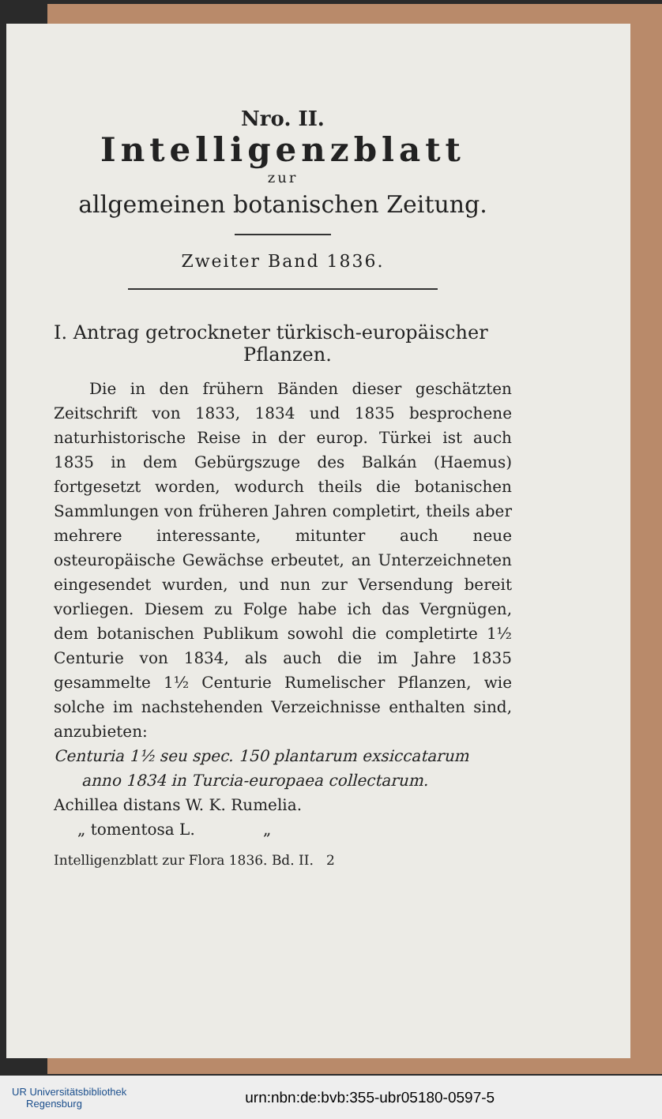Nro. II.
Intelligenzblatt
zur
allgemeinen botanischen Zeitung.
Zweiter Band 1836.
I. Antrag getrockneter türkisch-europäischer
Pflanzen.
Die in den frühern Bänden dieser geschätzten Zeitschrift von 1833, 1834 und 1835 besprochene naturhistorische Reise in der europ. Türkei ist auch 1835 in dem Gebürgszuge des Balkán (Haemus) fortgesetzt worden, wodurch theils die botanischen Sammlungen von früheren Jahren completirt, theils aber mehrere interessante, mitunter auch neue osteuropäische Gewächse erbeutet, an Unterzeichneten eingesendet wurden, und nun zur Versendung bereit vorliegen. Diesem zu Folge habe ich das Vergnügen, dem botanischen Publikum sowohl die completirte 1½ Centurie von 1834, als auch die im Jahre 1835 gesammelte 1½ Centurie Rumelischer Pflanzen, wie solche im nachstehenden Verzeichnisse enthalten sind, anzubieten:
Centuria 1½ seu spec. 150 plantarum exsiccatarum
anno 1834 in Turcia-europaea collectarum.
Achillea distans W. K. Rumelia.
„ tomentosa L. „
Intelligenzblatt zur Flora 1836. Bd. II. 2
UR Universitätsbibliothek
Regensburg urn:nbn:de:bvb:355-ubr05180-0597-5